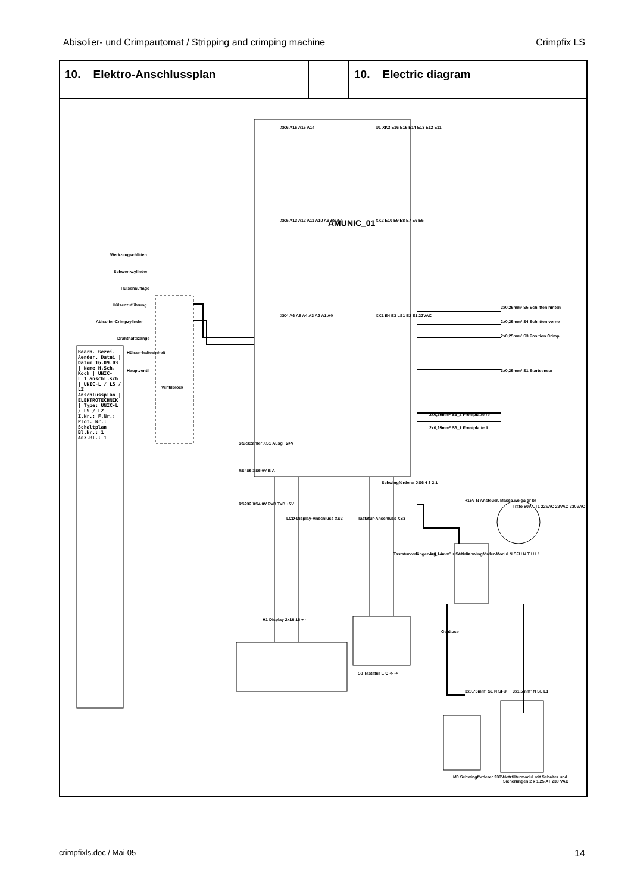Abisolier- und Crimpautomat / Stripping and crimping machine Crimpfix LS
| 10. Elektro-Anschlussplan | | 10. Electric diagram |
AMUNIC_01
Werkzeugschlitten
Schwenkzylinder
Hülsenauflage
Hülsenzuführung
Abisolier-Crimpzylinder
Drahthaltezange
Hülsen-halteeinheit
Hauptventil
Ventilblock
XK6 A16 A15 A14
XK5 A13 A12 A11 A10 A9 A8 A7
XK4 A6 A5 A4 A3 A2 A1 A0
U1 XK3 E16 E15 E14 E13 E12 E11
XK2 E10 E9 E8 E7 E6 E5
XK1 E4 E3 LS1 E2 E1 22VAC
2x0,25mm² S5 Schlitten hinten
2x0,25mm² S4 Schlitten vorne
2x0,25mm² S3 Position Crimp
3x0,25mm² S1 Startsensor
2x0,25mm² S6_2 Frontplatte re
2x0,25mm² S6_1 Frontplatte li
Stückzähler XS1 Ausg +24V
RS485 XS5 0V B A
RS232 XS4 0V RxD TxD +5V
LCD-Display-Anschluss XS2 Tastatur-Anschluss XS3
Schwingförderer XS6 4 3 2 1
+15V N Ansteuer. Masse ws ge gr br
Trafo 50VA T1 22VAC 22VAC 230VAC
4x0,14mm² + Schirm
Tastaturverlängerung
N1 Schwingförder-Modul N SFU N T U L1
H1 Display 2x16 16 + -
S0 Tastatur E C <- ->
Gehäuse
3x0,75mm² SL N SFU 3x1,5mm² N SL L1
M0 Schwingförderer 230V
Netzfiltermodul mit Schalter und Sicherungen 2 x 1,25 AT 230 VAC
Bearb. Gezei. Aender. Datei | Datum 16.09.03 | Name H.Sch. Koch | UNIC-L_1_anschl.sch | UNIC-L / LS / LZ Anschlussplan | ELEKTROTECHNIK | Type: UNIC-L / LS / LZ Z.Nr.: F.Nr.: Plot. Nr.: Schaltplan Bl.Nr.: 1 Anz.Bl.: 1
crimpfixls.doc / Mai-05 14